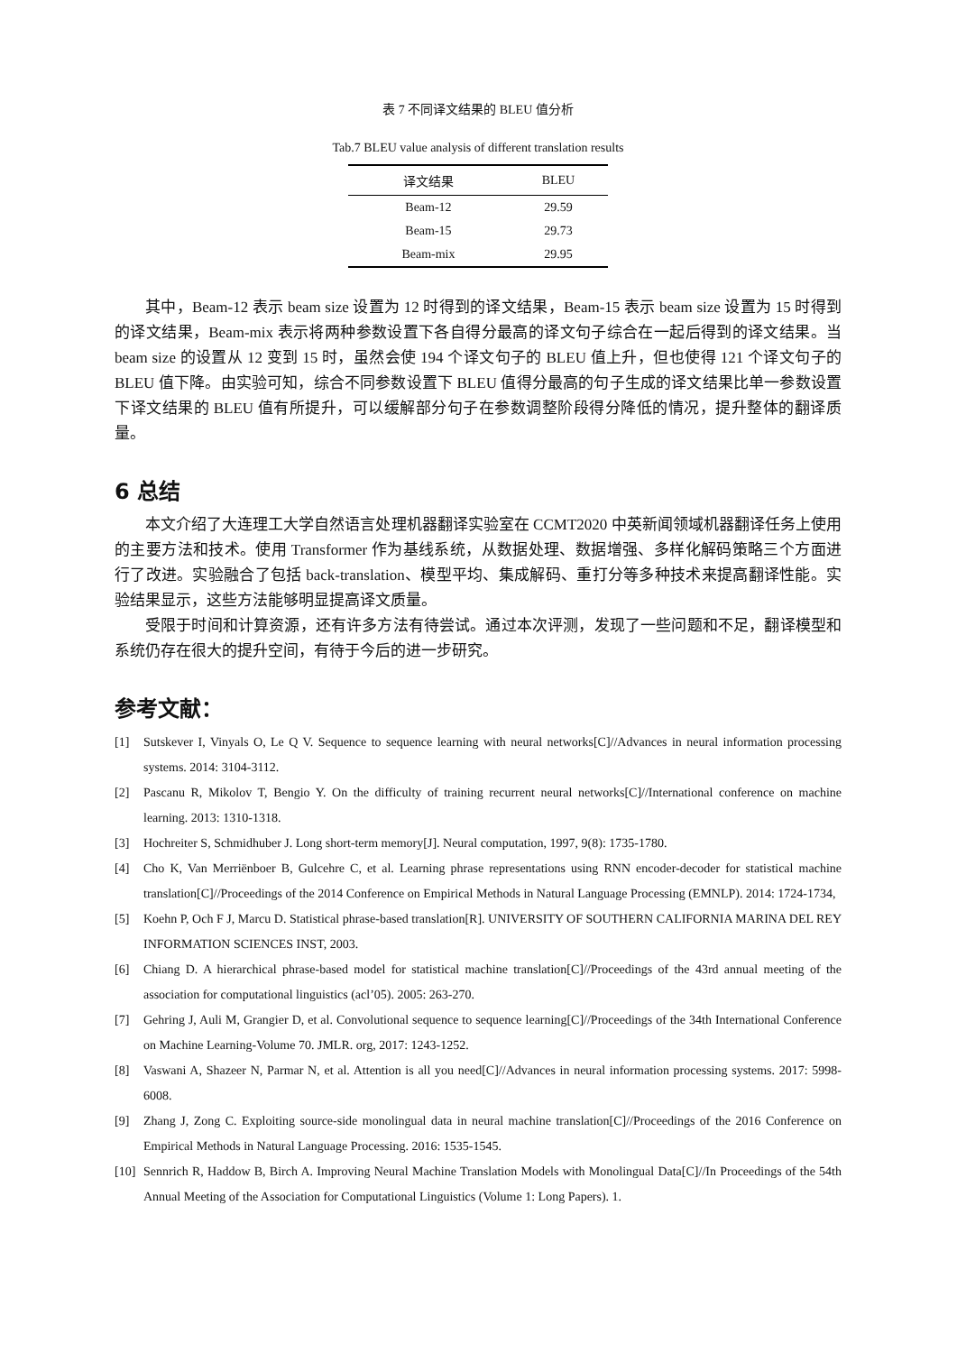表 7 不同译文结果的 BLEU 值分析
Tab.7 BLEU value analysis of different translation results
| 译文结果 | BLEU |
| --- | --- |
| Beam-12 | 29.59 |
| Beam-15 | 29.73 |
| Beam-mix | 29.95 |
其中，Beam-12 表示 beam size 设置为 12 时得到的译文结果，Beam-15 表示 beam size 设置为 15 时得到的译文结果，Beam-mix 表示将两种参数设置下各自得分最高的译文句子综合在一起后得到的译文结果。当 beam size 的设置从 12 变到 15 时，虽然会使 194 个译文句子的 BLEU 值上升，但也使得 121 个译文句子的 BLEU 值下降。由实验可知，综合不同参数设置下 BLEU 值得分最高的句子生成的译文结果比单一参数设置下译文结果的 BLEU 值有所提升，可以缓解部分句子在参数调整阶段得分降低的情况，提升整体的翻译质量。
6 总结
本文介绍了大连理工大学自然语言处理机器翻译实验室在 CCMT2020 中英新闻领域机器翻译任务上使用的主要方法和技术。使用 Transformer 作为基线系统，从数据处理、数据增强、多样化解码策略三个方面进行了改进。实验融合了包括 back-translation、模型平均、集成解码、重打分等多种技术来提高翻译性能。实验结果显示，这些方法能够明显提高译文质量。
受限于时间和计算资源，还有许多方法有待尝试。通过本次评测，发现了一些问题和不足，翻译模型和系统仍存在很大的提升空间，有待于今后的进一步研究。
参考文献：
[1] Sutskever I, Vinyals O, Le Q V. Sequence to sequence learning with neural networks[C]//Advances in neural information processing systems. 2014: 3104-3112.
[2] Pascanu R, Mikolov T, Bengio Y. On the difficulty of training recurrent neural networks[C]//International conference on machine learning. 2013: 1310-1318.
[3] Hochreiter S, Schmidhuber J. Long short-term memory[J]. Neural computation, 1997, 9(8): 1735-1780.
[4] Cho K, Van Merriënboer B, Gulcehre C, et al. Learning phrase representations using RNN encoder-decoder for statistical machine translation[C]//Proceedings of the 2014 Conference on Empirical Methods in Natural Language Processing (EMNLP). 2014: 1724-1734,
[5] Koehn P, Och F J, Marcu D. Statistical phrase-based translation[R]. UNIVERSITY OF SOUTHERN CALIFORNIA MARINA DEL REY INFORMATION SCIENCES INST, 2003.
[6] Chiang D. A hierarchical phrase-based model for statistical machine translation[C]//Proceedings of the 43rd annual meeting of the association for computational linguistics (acl’05). 2005: 263-270.
[7] Gehring J, Auli M, Grangier D, et al. Convolutional sequence to sequence learning[C]//Proceedings of the 34th International Conference on Machine Learning-Volume 70. JMLR. org, 2017: 1243-1252.
[8] Vaswani A, Shazeer N, Parmar N, et al. Attention is all you need[C]//Advances in neural information processing systems. 2017: 5998-6008.
[9] Zhang J, Zong C. Exploiting source-side monolingual data in neural machine translation[C]//Proceedings of the 2016 Conference on Empirical Methods in Natural Language Processing. 2016: 1535-1545.
[10] Sennrich R, Haddow B, Birch A. Improving Neural Machine Translation Models with Monolingual Data[C]//In Proceedings of the 54th Annual Meeting of the Association for Computational Linguistics (Volume 1: Long Papers). 1.